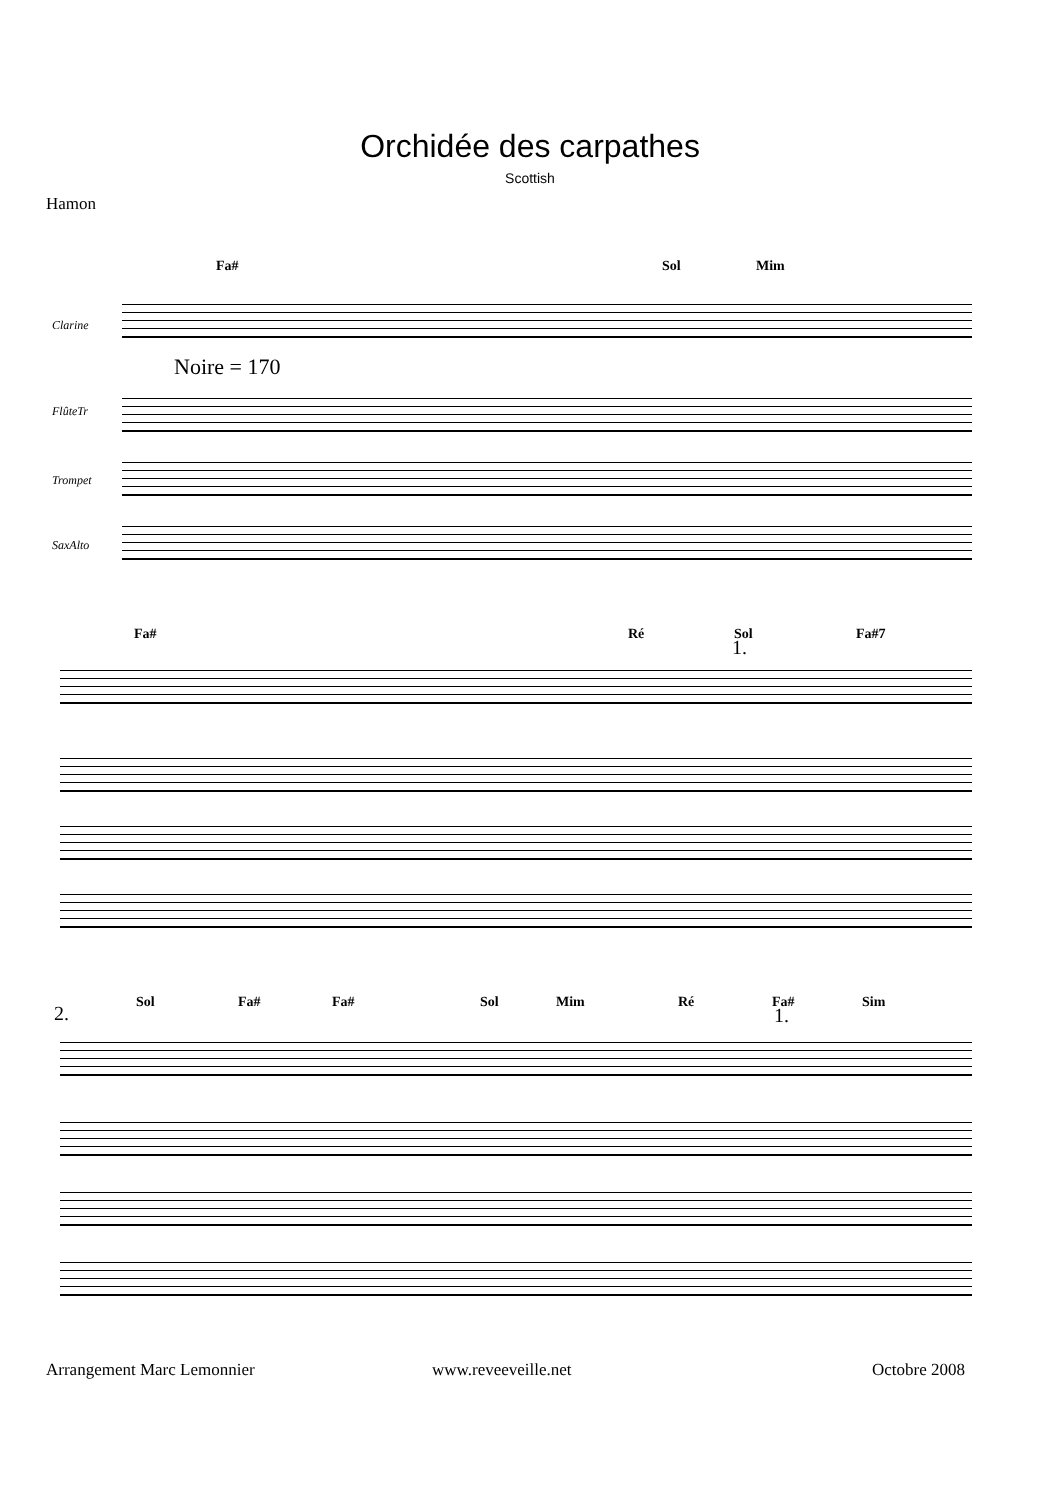Orchidée des carpathes
Scottish
Hamon
Fa# Sol Mim
Clarine
FlûteTr
Trompet
SaxAlto
Noire = 170
Fa# Ré Sol Fa#7
1.
Sol Fa# Fa# Sol Mim Ré Fa# Sim
2. 1.
Arrangement Marc Lemonnier www.reveeveille.net Octobre 2008